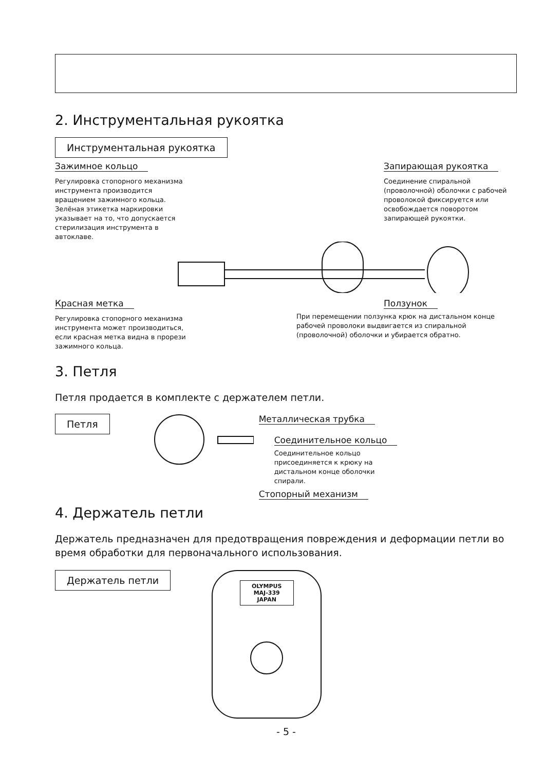2. Инструментальная рукоятка
Инструментальная рукоятка
Зажимное кольцо
Регулировка стопорного механизма инструмента производится вращением зажимного кольца. Зелёная этикетка маркировки указывает на то, что допускается стерилизация инструмента в автоклаве.
Запирающая рукоятка
Соединение спиральной (проволочной) оболочки с рабочей проволокой фиксируется или освобождается поворотом запирающей рукоятки.
Красная метка
Регулировка стопорного механизма инструмента может производиться, если красная метка видна в прорези зажимного кольца.
Ползунок
При перемещении ползунка крюк на дистальном конце рабочей проволоки выдвигается из спиральной (проволочной) оболочки и убирается обратно.
3. Петля
Петля продается в комплекте с держателем петли.
Петля
Металлическая трубка
Соединительное кольцо
Соединительное кольцо присоединяется к крюку на дистальном конце оболочки спирали.
Стопорный механизм
4. Держатель петли
Держатель предназначен для предотвращения повреждения и деформации петли во время обработки для первоначального использования.
Держатель петли
OLYMPUS
MAJ-339
JAPAN
- 5 -